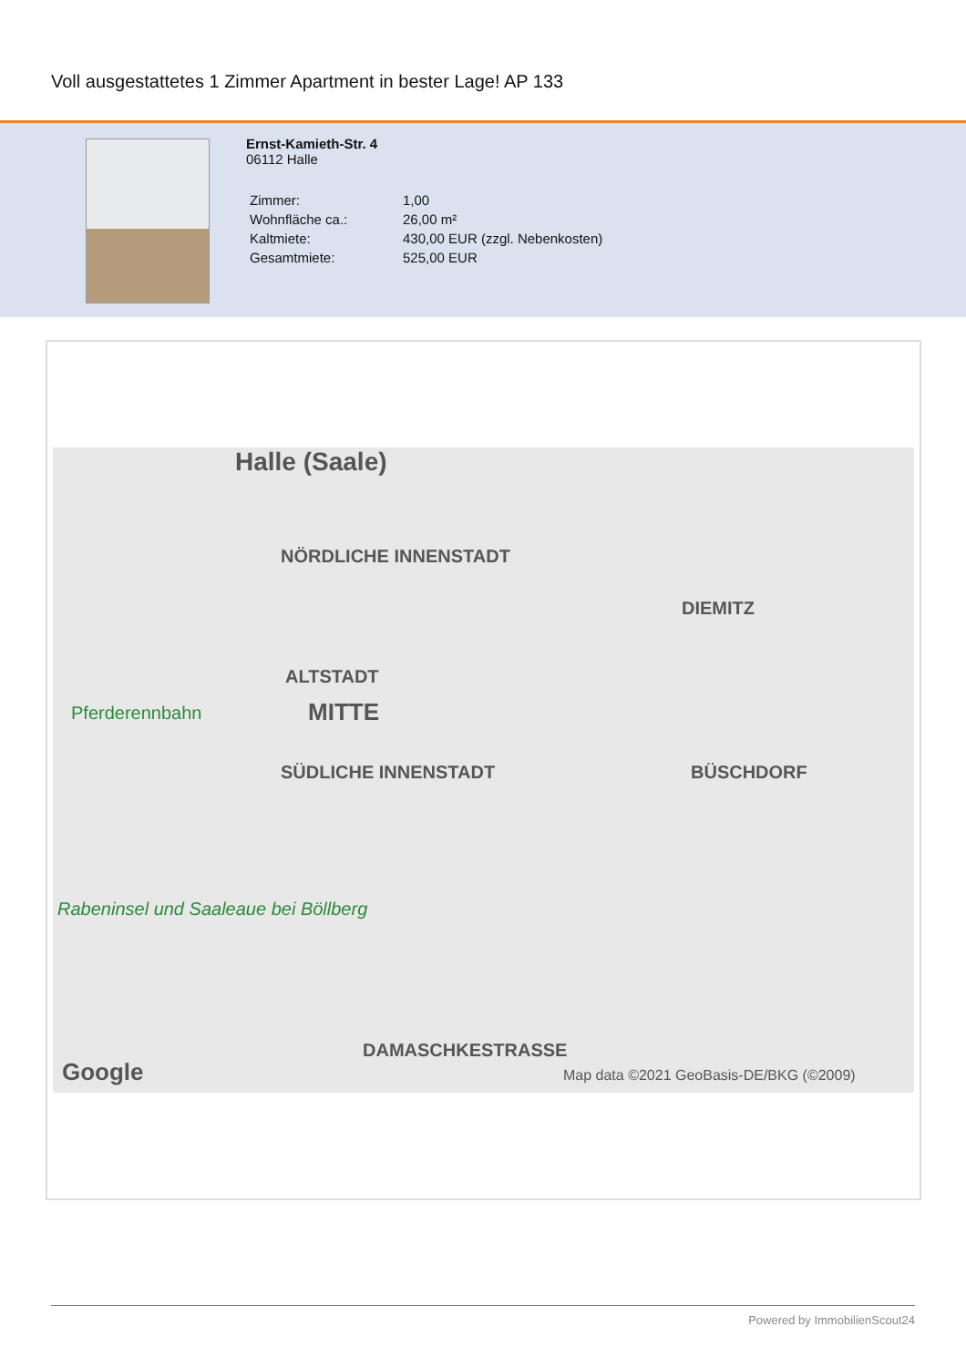Voll ausgestattetes 1 Zimmer Apartment in bester Lage! AP 133
Ernst-Kamieth-Str. 4
06112 Halle
| Zimmer: | 1,00 |
| Wohnfläche ca.: | 26,00 m² |
| Kaltmiete: | 430,00 EUR (zzgl. Nebenkosten) |
| Gesamtmiete: | 525,00 EUR |
Halle (Saale)
NÖRDLICHE INNENSTADT
DIEMITZ
ALTSTADT
MITTE Pferderennbahn
SÜDLICHE INNENSTADT BÜSCHDORF
Rabeninsel und Saaleaue bei Böllberg
DAMASCHKESTRASSE
Google Map data ©2021 GeoBasis-DE/BKG (©2009)
Powered by ImmobilienScout24